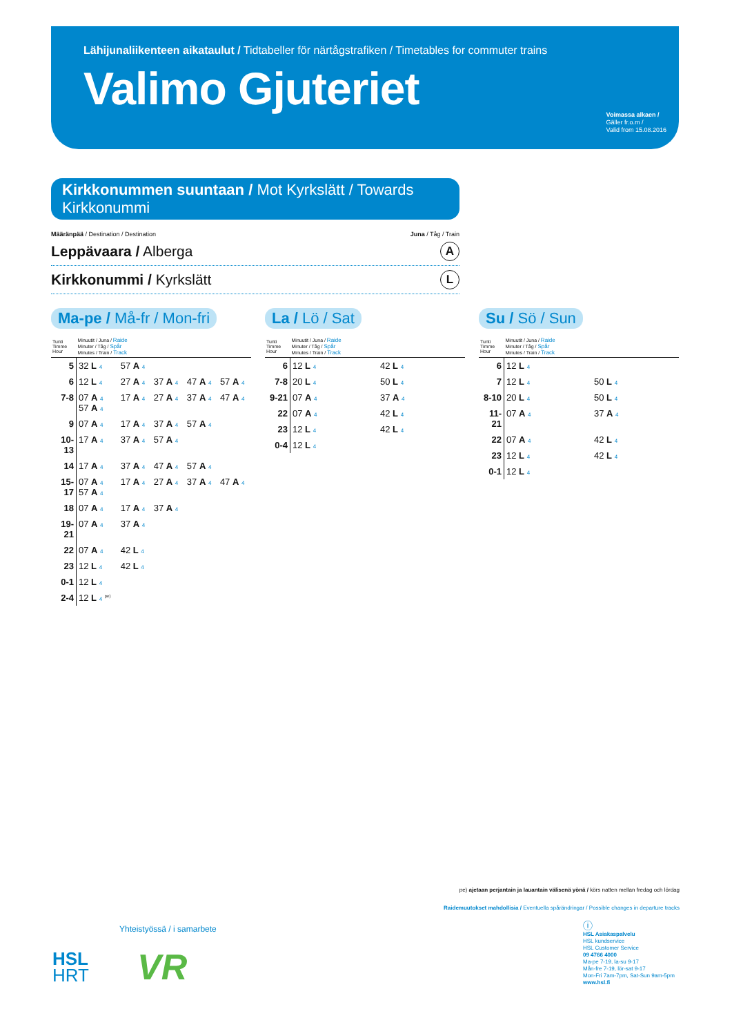Lähijunaliikenteen aikataulut / Tidtabeller för närtågstrafiken / Timetables for commuter trains
Valimo Gjuteriet
Voimassa alkaen /
Gäller fr.o.m /
Valid from 15.08.2016
Kirkkonummen suuntaan / Mot Kyrkslätt / Towards Kirkkonummi
Määränpää / Destination / Destination Juna / Tåg / Train
Leppävaara / Alberga A
Kirkkonummi / Kyrkslätt L
Ma-pe / Må-fr / Mon-fri
| Tunti Timme Hour | Minuutit / Juna / Raide Minuter / Tåg / Spår Minutes / Train / Track | | | | |
| --- | --- | --- | --- | --- | --- |
| 5 | 32 L 4 | 57 A 4 | | | |
| 6 | 12 L 4 | 27 A 4 | 37 A 4 | 47 A 4 | 57 A 4 |
| 7-8 | 07 A 4 57 A 4 | 17 A 4 | 27 A 4 | 37 A 4 | 47 A 4 |
| 9 | 07 A 4 | 17 A 4 | 37 A 4 | 57 A 4 | |
| 10-13 | 17 A 4 | 37 A 4 | 57 A 4 | | |
| 14 | 17 A 4 | 37 A 4 | 47 A 4 | 57 A 4 | |
| 15-17 | 07 A 4 57 A 4 | 17 A 4 | 27 A 4 | 37 A 4 | 47 A 4 |
| 18 | 07 A 4 | 17 A 4 | 37 A 4 | | |
| 19-21 | 07 A 4 | 37 A 4 | | | |
| 22 | 07 A 4 | 42 L 4 | | | |
| 23 | 12 L 4 | 42 L 4 | | | |
| 0-1 | 12 L 4 | | | | |
| 2-4 | 12 L 4 <sup>pe)</sup> | | | | |
La / Lö / Sat
| Tunti Timme Hour | Minuutit / Juna / Raide Minuter / Tåg / Spår Minutes / Train / Track | |
| --- | --- | --- |
| 6 | 12 L 4 | 42 L 4 |
| 7-8 | 20 L 4 | 50 L 4 |
| 9-21 | 07 A 4 | 37 A 4 |
| 22 | 07 A 4 | 42 L 4 |
| 23 | 12 L 4 | 42 L 4 |
| 0-4 | 12 L 4 | |
Su / Sö / Sun
| Tunti Timme Hour | Minuutit / Juna / Raide Minuter / Tåg / Spår Minutes / Train / Track | |
| --- | --- | --- |
| 6 | 12 L 4 | |
| 7 | 12 L 4 | 50 L 4 |
| 8-10 | 20 L 4 | 50 L 4 |
| 11-21 | 07 A 4 | 37 A 4 |
| 22 | 07 A 4 | 42 L 4 |
| 23 | 12 L 4 | 42 L 4 |
| 0-1 | 12 L 4 | |
pe) ajetaan perjantain ja lauantain välisenä yönä / körs natten mellan fredag och lördag
Raidemuutokset mahdollisia / Eventuella spårändringar / Possible changes in departure tracks
Yhteistyössä / i samarbete
HSL
HRT
VR
ⓘ
HSL Asiakaspalvelu
HSL kundservice
HSL Customer Service
09 4766 4000
Ma-pe 7-19, la-su 9-17
Mån-fre 7-19, lör-sat 9-17
Mon-Fri 7am-7pm, Sat-Sun 9am-5pm
www.hsl.fi